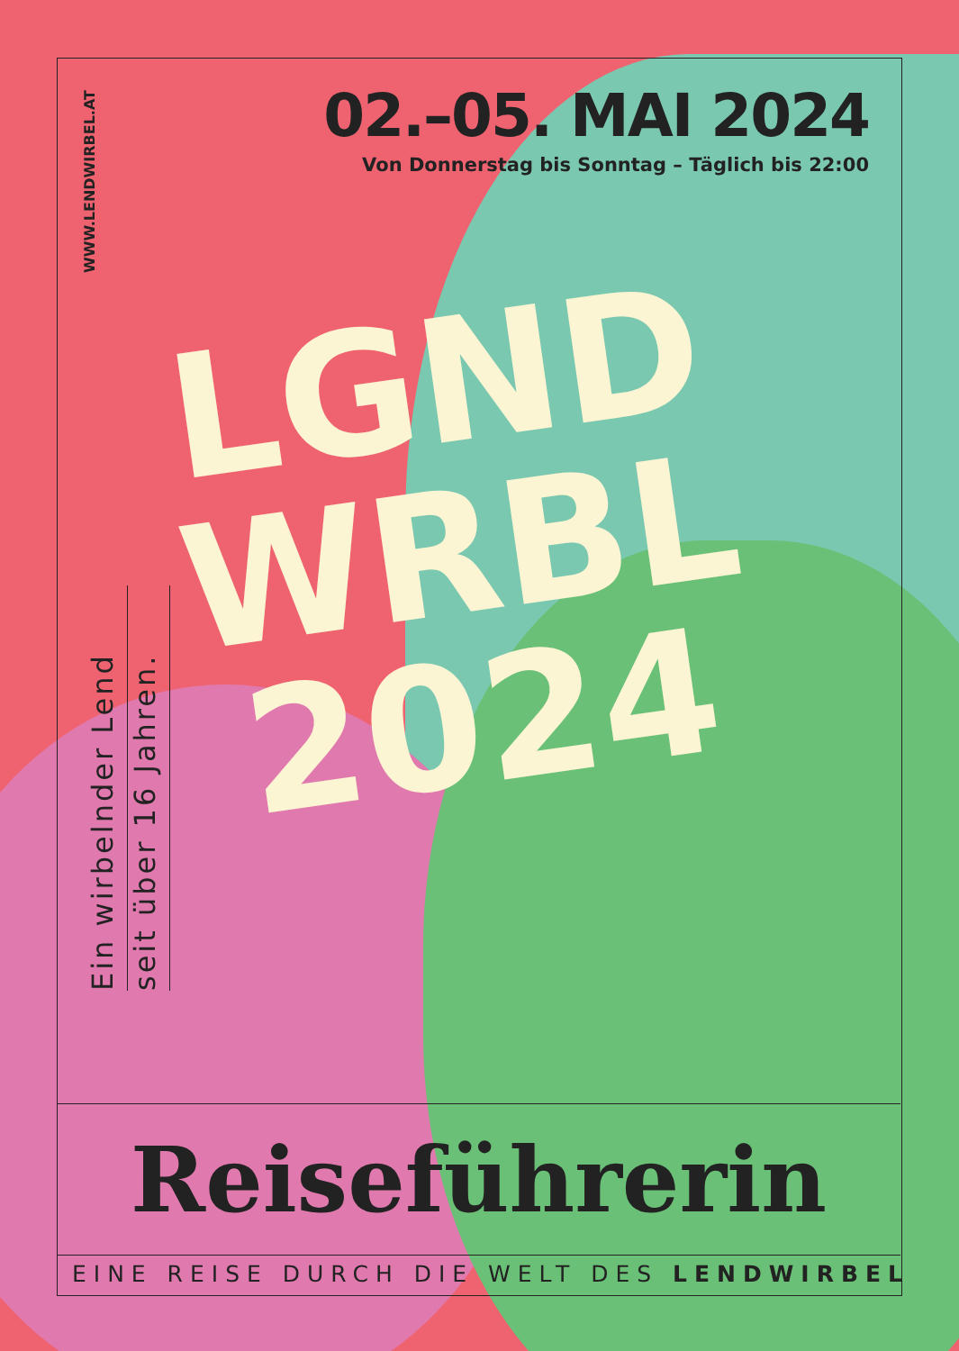WWW.LENDWIRBEL.AT
02.–05. MAI 2024
Von Donnerstag bis Sonntag – Täglich bis 22:00
Ein wirbelnder Lend
seit über 16 Jahren.
LGND
WRBL
2024
Reiseführerin
EINE REISE DURCH DIE WELT DES LENDWIRBEL